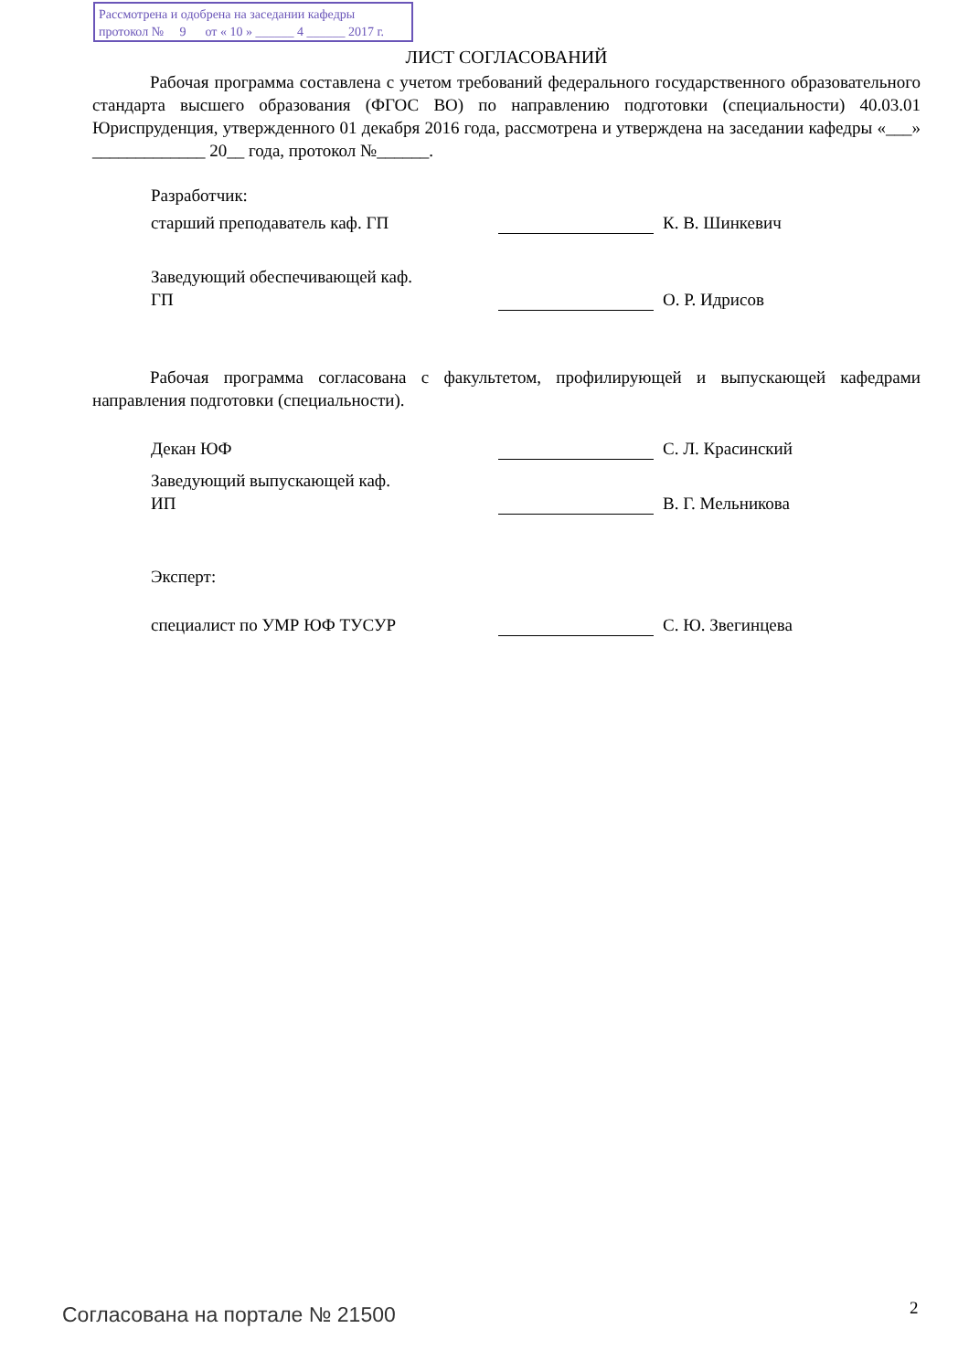Рассмотрена и одобрена на заседании кафедры
протокол № 9 от « 10 » ______ 4 ______ 2017 г.
ЛИСТ СОГЛАСОВАНИЙ
Рабочая программа составлена с учетом требований федерального государственного образовательного стандарта высшего образования (ФГОС ВО) по направлению подготовки (специальности) 40.03.01 Юриспруденция, утвержденного 01 декабря 2016 года, рассмотрена и утверждена на заседании кафедры «___» _____________ 20__ года, протокол №______.
Разработчик:
старший преподаватель каф. ГП К. В. Шинкевич
Заведующий обеспечивающей каф.
ГП О. Р. Идрисов
Рабочая программа согласована с факультетом, профилирующей и выпускающей кафедрами направления подготовки (специальности).
Декан ЮФ С. Л. Красинский
Заведующий выпускающей каф.
ИП В. Г. Мельникова
Эксперт:
специалист по УМР ЮФ ТУСУР С. Ю. Звегинцева
Согласована на портале № 21500 2